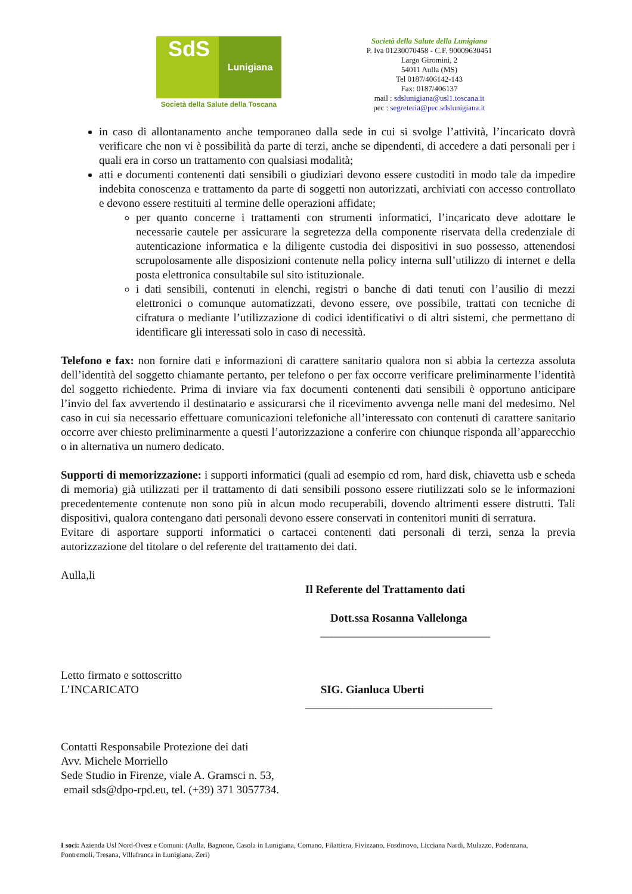SdS
Lunigiana
Società della Salute della Toscana
Società della Salute della Lunigiana
P. Iva 01230070458 - C.F. 90009630451
Largo Giromini, 2
54011 Aulla (MS)
Tel 0187/406142-143
Fax: 0187/406137
mail : sdslunigiana@usl1.toscana.it
pec : segreteria@pec.sdslunigiana.it
in caso di allontanamento anche temporaneo dalla sede in cui si svolge l’attività, l’incaricato dovrà verificare che non vi è possibilità da parte di terzi, anche se dipendenti, di accedere a dati personali per i quali era in corso un trattamento con qualsiasi modalità;
atti e documenti contenenti dati sensibili o giudiziari devono essere custoditi in modo tale da impedire indebita conoscenza e trattamento da parte di soggetti non autorizzati, archiviati con accesso controllato e devono essere restituiti al termine delle operazioni affidate;
per quanto concerne i trattamenti con strumenti informatici, l’incaricato deve adottare le necessarie cautele per assicurare la segretezza della componente riservata della credenziale di autenticazione informatica e la diligente custodia dei dispositivi in suo possesso, attenendosi scrupolosamente alle disposizioni contenute nella policy interna sull’utilizzo di internet e della posta elettronica consultabile sul sito istituzionale.
i dati sensibili, contenuti in elenchi, registri o banche di dati tenuti con l’ausilio di mezzi elettronici o comunque automatizzati, devono essere, ove possibile, trattati con tecniche di cifratura o mediante l’utilizzazione di codici identificativi o di altri sistemi, che permettano di identificare gli interessati solo in caso di necessità.
Telefono e fax: non fornire dati e informazioni di carattere sanitario qualora non si abbia la certezza assoluta dell’identità del soggetto chiamante pertanto, per telefono o per fax occorre verificare preliminarmente l’identità del soggetto richiedente. Prima di inviare via fax documenti contenenti dati sensibili è opportuno anticipare l’invio del fax avvertendo il destinatario e assicurarsi che il ricevimento avvenga nelle mani del medesimo. Nel caso in cui sia necessario effettuare comunicazioni telefoniche all’interessato con contenuti di carattere sanitario occorre aver chiesto preliminarmente a questi l’autorizzazione a conferire con chiunque risponda all’apparecchio o in alternativa un numero dedicato.
Supporti di memorizzazione: i supporti informatici (quali ad esempio cd rom, hard disk, chiavetta usb e scheda di memoria) già utilizzati per il trattamento di dati sensibili possono essere riutilizzati solo se le informazioni precedentemente contenute non sono più in alcun modo recuperabili, dovendo altrimenti essere distrutti. Tali dispositivi, qualora contengano dati personali devono essere conservati in contenitori muniti di serratura.
Evitare di asportare supporti informatici o cartacei contenenti dati personali di terzi, senza la previa autorizzazione del titolare o del referente del trattamento dei dati.
Aulla,li
Il Referente del Trattamento dati
Dott.ssa Rosanna Vallelonga
______________________________
Letto firmato e sottoscritto
L’INCARICATO SIG. Gianluca Uberti
_________________________________
Contatti Responsabile Protezione dei dati
Avv. Michele Morriello
Sede Studio in Firenze, viale A. Gramsci n. 53,
email sds@dpo-rpd.eu, tel. (+39) 371 3057734.
I soci: Azienda Usl Nord-Ovest e Comuni: (Aulla, Bagnone, Casola in Lunigiana, Comano, Filattiera, Fivizzano, Fosdinovo, Licciana Nardi, Mulazzo, Podenzana, Pontremoli, Tresana, Villafranca in Lunigiana, Zeri)